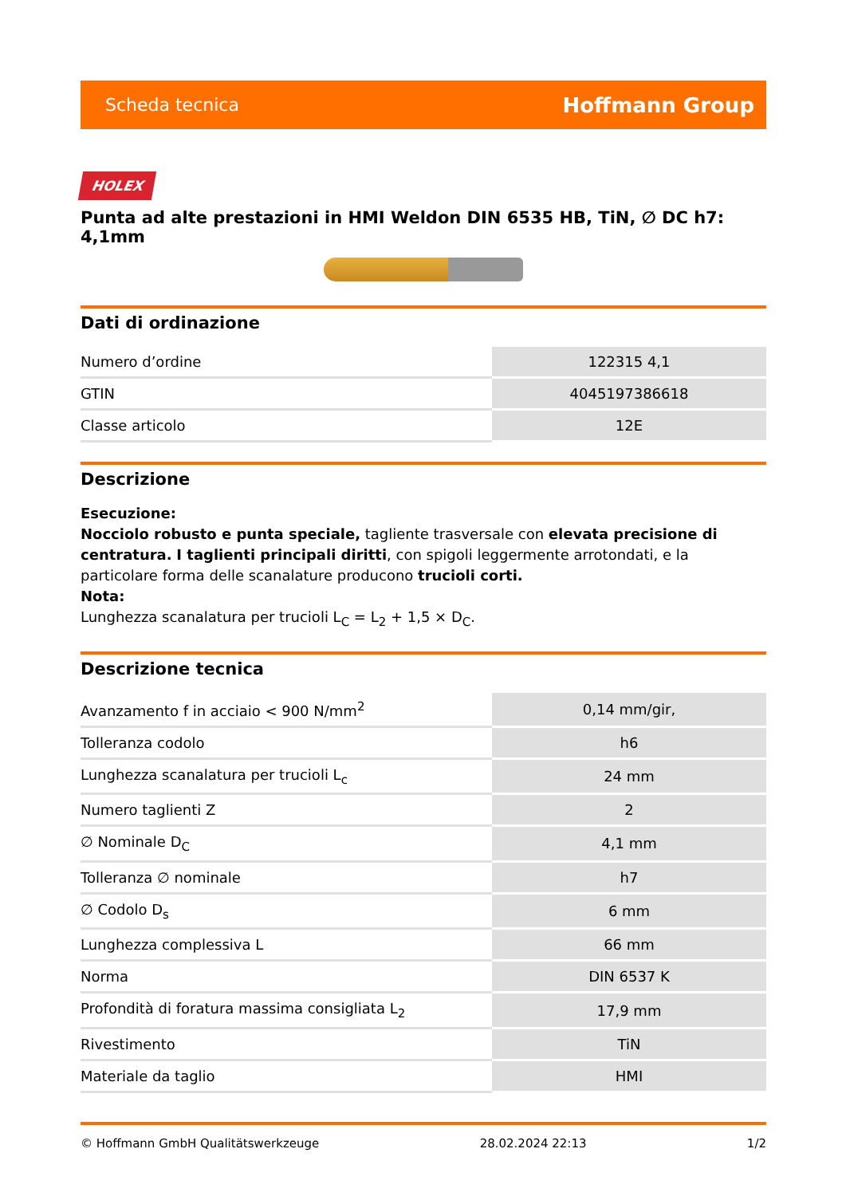Scheda tecnica Hoffmann Group
HOLEX
Punta ad alte prestazioni in HMI Weldon DIN 6535 HB, TiN, ∅ DC h7: 4,1mm
Dati di ordinazione
| Numero d’ordine | 122315 4,1 |
| GTIN | 4045197386618 |
| Classe articolo | 12E |
Descrizione
Esecuzione:
Nocciolo robusto e punta speciale, tagliente trasversale con elevata precisione di centratura. I taglienti principali diritti, con spigoli leggermente arrotondati, e la particolare forma delle scanalature producono trucioli corti.
Nota:
Lunghezza scanalatura per trucioli L<sub>C</sub> = L<sub>2</sub> + 1,5 × D<sub>C</sub>.
Descrizione tecnica
| Avanzamento f in acciaio < 900 N/mm<sup>2</sup> | 0,14 mm/gir, |
| Tolleranza codolo | h6 |
| Lunghezza scanalatura per trucioli L<sub>c</sub> | 24 mm |
| Numero taglienti Z | 2 |
| ∅ Nominale D<sub>C</sub> | 4,1 mm |
| Tolleranza ∅ nominale | h7 |
| ∅ Codolo D<sub>s</sub> | 6 mm |
| Lunghezza complessiva L | 66 mm |
| Norma | DIN 6537 K |
| Profondità di foratura massima consigliata L<sub>2</sub> | 17,9 mm |
| Rivestimento | TiN |
| Materiale da taglio | HMI |
© Hoffmann GmbH Qualitätswerkzeuge 28.02.2024 22:13 1/2